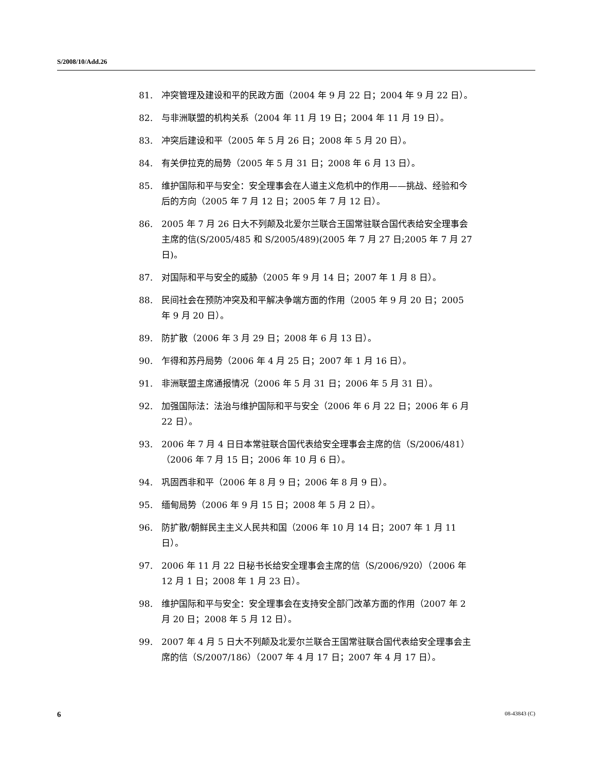S/2008/10/Add.26
81. 冲突管理及建设和平的民政方面（2004 年 9 月 22 日；2004 年 9 月 22 日）。
82. 与非洲联盟的机构关系（2004 年 11 月 19 日；2004 年 11 月 19 日）。
83. 冲突后建设和平（2005 年 5 月 26 日；2008 年 5 月 20 日）。
84. 有关伊拉克的局势（2005 年 5 月 31 日；2008 年 6 月 13 日）。
85. 维护国际和平与安全：安全理事会在人道主义危机中的作用——挑战、经验和今后的方向（2005 年 7 月 12 日；2005 年 7 月 12 日）。
86. 2005 年 7 月 26 日大不列颠及北爱尔兰联合王国常驻联合国代表给安全理事会主席的信(S/2005/485 和 S/2005/489)(2005 年 7 月 27 日;2005 年 7 月 27 日)。
87. 对国际和平与安全的威胁（2005 年 9 月 14 日；2007 年 1 月 8 日）。
88. 民间社会在预防冲突及和平解决争端方面的作用（2005 年 9 月 20 日；2005 年 9 月 20 日）。
89. 防扩散（2006 年 3 月 29 日；2008 年 6 月 13 日）。
90. 乍得和苏丹局势（2006 年 4 月 25 日；2007 年 1 月 16 日）。
91. 非洲联盟主席通报情况（2006 年 5 月 31 日；2006 年 5 月 31 日）。
92. 加强国际法：法治与维护国际和平与安全（2006 年 6 月 22 日；2006 年 6 月 22 日）。
93. 2006 年 7 月 4 日日本常驻联合国代表给安全理事会主席的信（S/2006/481）（2006 年 7 月 15 日；2006 年 10 月 6 日）。
94. 巩固西非和平（2006 年 8 月 9 日；2006 年 8 月 9 日）。
95. 缅甸局势（2006 年 9 月 15 日；2008 年 5 月 2 日）。
96. 防扩散/朝鲜民主主义人民共和国（2006 年 10 月 14 日；2007 年 1 月 11 日）。
97. 2006 年 11 月 22 日秘书长给安全理事会主席的信（S/2006/920）（2006 年 12 月 1 日；2008 年 1 月 23 日）。
98. 维护国际和平与安全：安全理事会在支持安全部门改革方面的作用（2007 年 2 月 20 日；2008 年 5 月 12 日）。
99. 2007 年 4 月 5 日大不列颠及北爱尔兰联合王国常驻联合国代表给安全理事会主席的信（S/2007/186）（2007 年 4 月 17 日；2007 年 4 月 17 日）。
6 08-43843 (C)